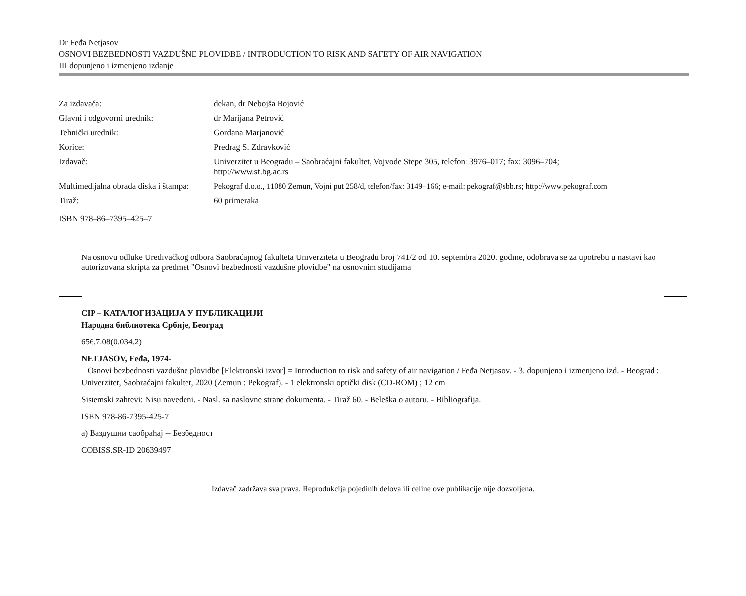Dr Feđa Netjasov
OSNOVI BEZBEDNOSTI VAZDUŠNE PLOVIDBE / INTRODUCTION TO RISK AND SAFETY OF AIR NAVIGATION
III dopunjeno i izmenjeno izdanje
| Za izdavača: | dekan, dr Nebojša Bojović |
| Glavni i odgovorni urednik: | dr Marijana Petrović |
| Tehnički urednik: | Gordana Marjanović |
| Korice: | Predrag S. Zdravković |
| Izdavač: | Univerzitet u Beogradu – Saobraćajni fakultet, Vojvode Stepe 305, telefon: 3976–017; fax: 3096–704; http://www.sf.bg.ac.rs |
| Multimedijalna obrada diska i štampa: | Pekograf d.o.o., 11080 Zemun, Vojni put 258/d, telefon/fax: 3149–166; e-mail: pekograf@sbb.rs; http://www.pekograf.com |
| Tiraž: | 60 primeraka |
ISBN 978–86–7395–425–7
Na osnovu odluke Uređivačkog odbora Saobraćajnog fakulteta Univerziteta u Beogradu broj 741/2 od 10. septembra 2020. godine, odobrava se za upotrebu u nastavi kao autorizovana skripta za predmet "Osnovi bezbednosti vazdušne plovidbe" na osnovnim studijama
CIP – КАТАЛОГИЗАЦИЈА У ПУБЛИКАЦИЈИ
Народна библиотека Србије, Београд
656.7.08(0.034.2)
NETJASOV, Feđa, 1974-
Osnovi bezbednosti vazdušne plovidbe [Elektronski izvor] = Introduction to risk and safety of air navigation / Feđa Netjasov. - 3. dopunjeno i izmenjeno izd. - Beograd : Univerzitet, Saobraćajni fakultet, 2020 (Zemun : Pekograf). - 1 elektronski optički disk (CD-ROM) ; 12 cm
Sistemski zahtevi: Nisu navedeni. - Nasl. sa naslovne strane dokumenta. - Tiraž 60. - Beleška o autoru. - Bibliografija.
ISBN 978-86-7395-425-7
a) Ваздушни саобраћај -- Безбедност
COBISS.SR-ID 20639497
Izdavač zadržava sva prava. Reprodukcija pojedinih delova ili celine ove publikacije nije dozvoljena.